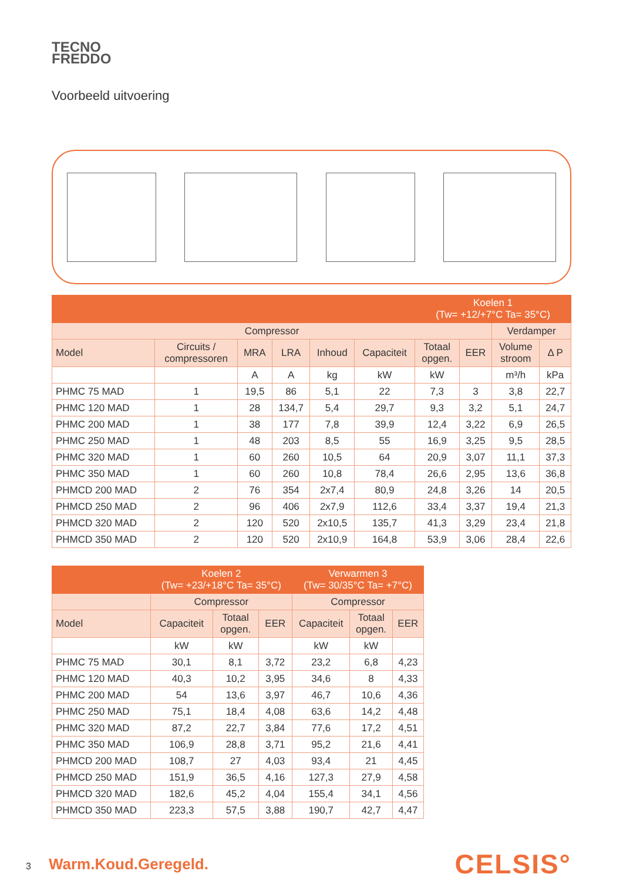TECNO
FREDDO
Voorbeeld uitvoering
| | | | | | | Koelen 1 (Tw= +12/+7°C Ta= 35°C) | | | |
| --- | --- | --- | --- | --- | --- | --- | --- | --- | --- |
| Compressor | | | | | | | | Verdamper | |
| Model | Circuits / compressoren | MRA | LRA | Inhoud | Capaciteit | Totaal opgen. | EER | Volume stroom | Δ P |
| | | A | A | kg | kW | kW | | m³/h | kPa |
| PHMC 75 MAD | 1 | 19,5 | 86 | 5,1 | 22 | 7,3 | 3 | 3,8 | 22,7 |
| PHMC 120 MAD | 1 | 28 | 134,7 | 5,4 | 29,7 | 9,3 | 3,2 | 5,1 | 24,7 |
| PHMC 200 MAD | 1 | 38 | 177 | 7,8 | 39,9 | 12,4 | 3,22 | 6,9 | 26,5 |
| PHMC 250 MAD | 1 | 48 | 203 | 8,5 | 55 | 16,9 | 3,25 | 9,5 | 28,5 |
| PHMC 320 MAD | 1 | 60 | 260 | 10,5 | 64 | 20,9 | 3,07 | 11,1 | 37,3 |
| PHMC 350 MAD | 1 | 60 | 260 | 10,8 | 78,4 | 26,6 | 2,95 | 13,6 | 36,8 |
| PHMCD 200 MAD | 2 | 76 | 354 | 2x7,4 | 80,9 | 24,8 | 3,26 | 14 | 20,5 |
| PHMCD 250 MAD | 2 | 96 | 406 | 2x7,9 | 112,6 | 33,4 | 3,37 | 19,4 | 21,3 |
| PHMCD 320 MAD | 2 | 120 | 520 | 2x10,5 | 135,7 | 41,3 | 3,29 | 23,4 | 21,8 |
| PHMCD 350 MAD | 2 | 120 | 520 | 2x10,9 | 164,8 | 53,9 | 3,06 | 28,4 | 22,6 |
| | Koelen 2 (Tw= +23/+18°C Ta= 35°C) | | | Verwarmen 3 (Tw= 30/35°C Ta= +7°C) | | |
| --- | --- | --- | --- | --- | --- | --- |
| | Compressor | | | Compressor | | |
| Model | Capaciteit | Totaal opgen. | EER | Capaciteit | Totaal opgen. | EER |
| | kW | kW | | kW | kW | |
| PHMC 75 MAD | 30,1 | 8,1 | 3,72 | 23,2 | 6,8 | 4,23 |
| PHMC 120 MAD | 40,3 | 10,2 | 3,95 | 34,6 | 8 | 4,33 |
| PHMC 200 MAD | 54 | 13,6 | 3,97 | 46,7 | 10,6 | 4,36 |
| PHMC 250 MAD | 75,1 | 18,4 | 4,08 | 63,6 | 14,2 | 4,48 |
| PHMC 320 MAD | 87,2 | 22,7 | 3,84 | 77,6 | 17,2 | 4,51 |
| PHMC 350 MAD | 106,9 | 28,8 | 3,71 | 95,2 | 21,6 | 4,41 |
| PHMCD 200 MAD | 108,7 | 27 | 4,03 | 93,4 | 21 | 4,45 |
| PHMCD 250 MAD | 151,9 | 36,5 | 4,16 | 127,3 | 27,9 | 4,58 |
| PHMCD 320 MAD | 182,6 | 45,2 | 4,04 | 155,4 | 34,1 | 4,56 |
| PHMCD 350 MAD | 223,3 | 57,5 | 3,88 | 190,7 | 42,7 | 4,47 |
3 Warm.Koud.Geregeld.
CELSIS°